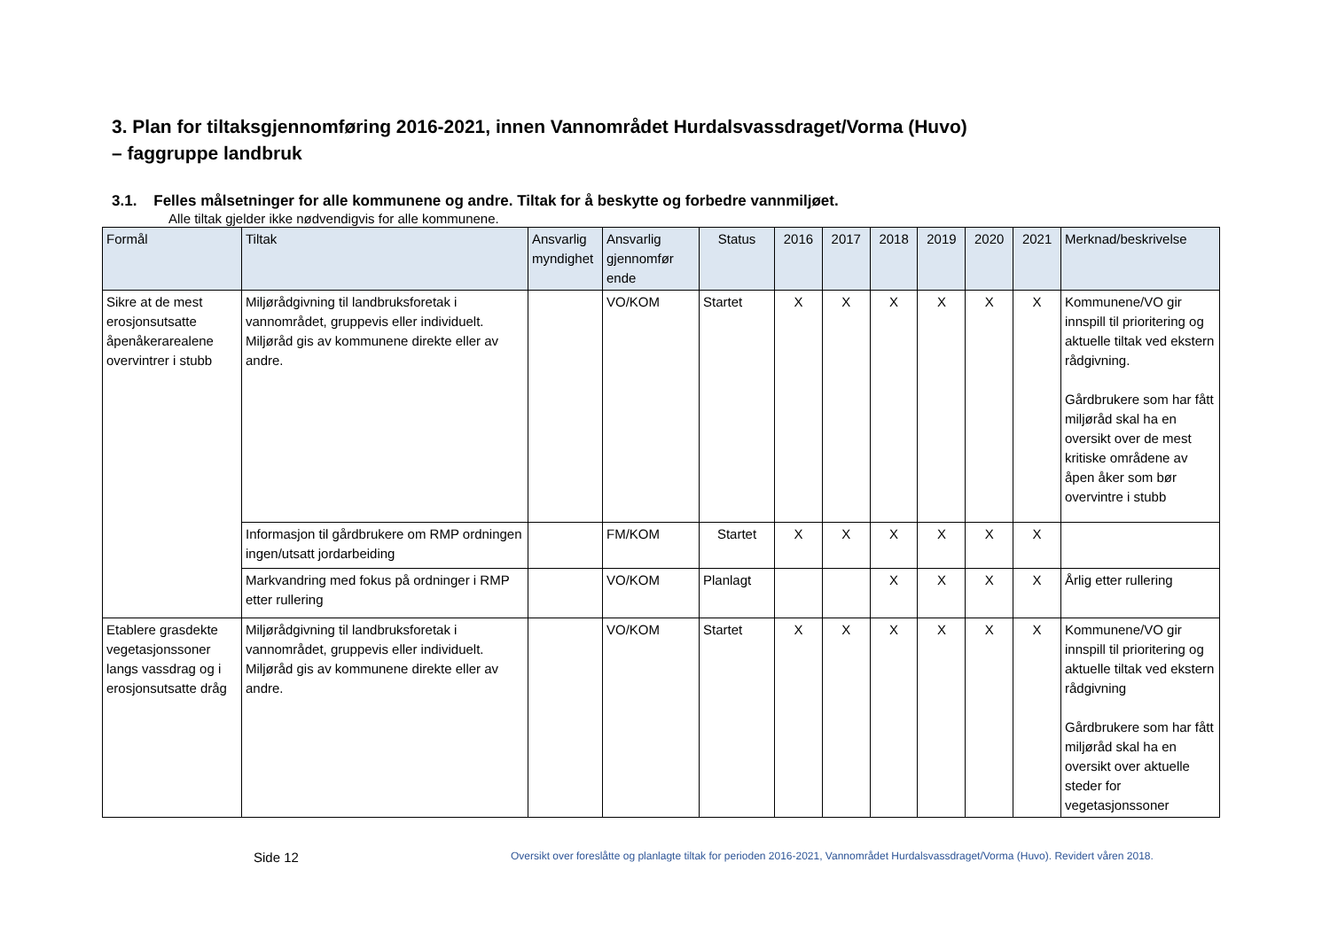3. Plan for tiltaksgjennomføring 2016-2021, innen Vannområdet Hurdalsvassdraget/Vorma (Huvo)
– faggruppe landbruk
3.1. Felles målsetninger for alle kommunene og andre. Tiltak for å beskytte og forbedre vannmiljøet.
Alle tiltak gjelder ikke nødvendigvis for alle kommunene.
| Formål | Tiltak | Ansvarlig myndighet | Ansvarlig gjennomfør ende | Status | 2016 | 2017 | 2018 | 2019 | 2020 | 2021 | Merknad/beskrivelse |
| --- | --- | --- | --- | --- | --- | --- | --- | --- | --- | --- | --- |
| Sikre at de mest erosjonsutsatte åpenåkerarealene overvintrer i stubb | Miljørådgivning til landbruksforetak i vannområdet, gruppevis eller individuelt. Miljøråd gis av kommunene direkte eller av andre. | | VO/KOM | Startet | X | X | X | X | X | X | Kommunene/VO gir innspill til prioritering og aktuelle tiltak ved ekstern rådgivning. Gårdbrukere som har fått miljøråd skal ha en oversikt over de mest kritiske områdene av åpen åker som bør overvintre i stubb |
| | Informasjon til gårdbrukere om RMP ordningen ingen/utsatt jordarbeiding | | FM/KOM | Startet | X | X | X | X | X | X | |
| | Markvandring med fokus på ordninger i RMP etter rullering | | VO/KOM | Planlagt | | | X | X | X | X | Årlig etter rullering |
| Etablere grasdekte vegetasjonssoner langs vassdrag og i erosjonsutsatte dråg | Miljørådgivning til landbruksforetak i vannområdet, gruppevis eller individuelt. Miljøråd gis av kommunene direkte eller av andre. | | VO/KOM | Startet | X | X | X | X | X | X | Kommunene/VO gir innspill til prioritering og aktuelle tiltak ved ekstern rådgivning Gårdbrukere som har fått miljøråd skal ha en oversikt over aktuelle steder for vegetasjonssoner |
Side 12
Oversikt over foreslåtte og planlagte tiltak for perioden 2016-2021, Vannområdet Hurdalsvassdraget/Vorma (Huvo). Revidert våren 2018.